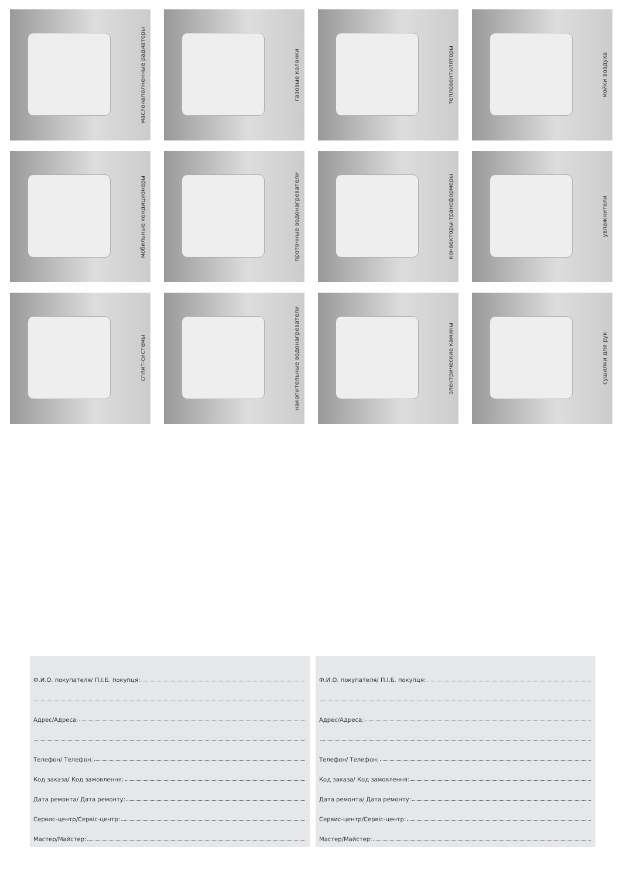маслонаполненные радиаторы
газовые колонки
тепловентиляторы
мойки воздуха
мобильные кондиционеры
проточные водонагреватели
конвекторы-трансформеры
увлажнители
сплит-системы
накопительные водонагреватели
электрические камины
сушилки для рук
Ф.И.О. покупателя/ П.І.Б. покупця:
Адрес/Адреса:
Телефон/ Телефон:
Код заказа/ Код замовлення:
Дата ремонта/ Дата ремонту:
Сервис-центр/Сервіс-центр:
Мастер/Майстер:
Ф.И.О. покупателя/ П.І.Б. покупця:
Адрес/Адреса:
Телефон/ Телефон:
Код заказа/ Код замовлення:
Дата ремонта/ Дата ремонту:
Сервис-центр/Сервіс-центр:
Мастер/Майстер: